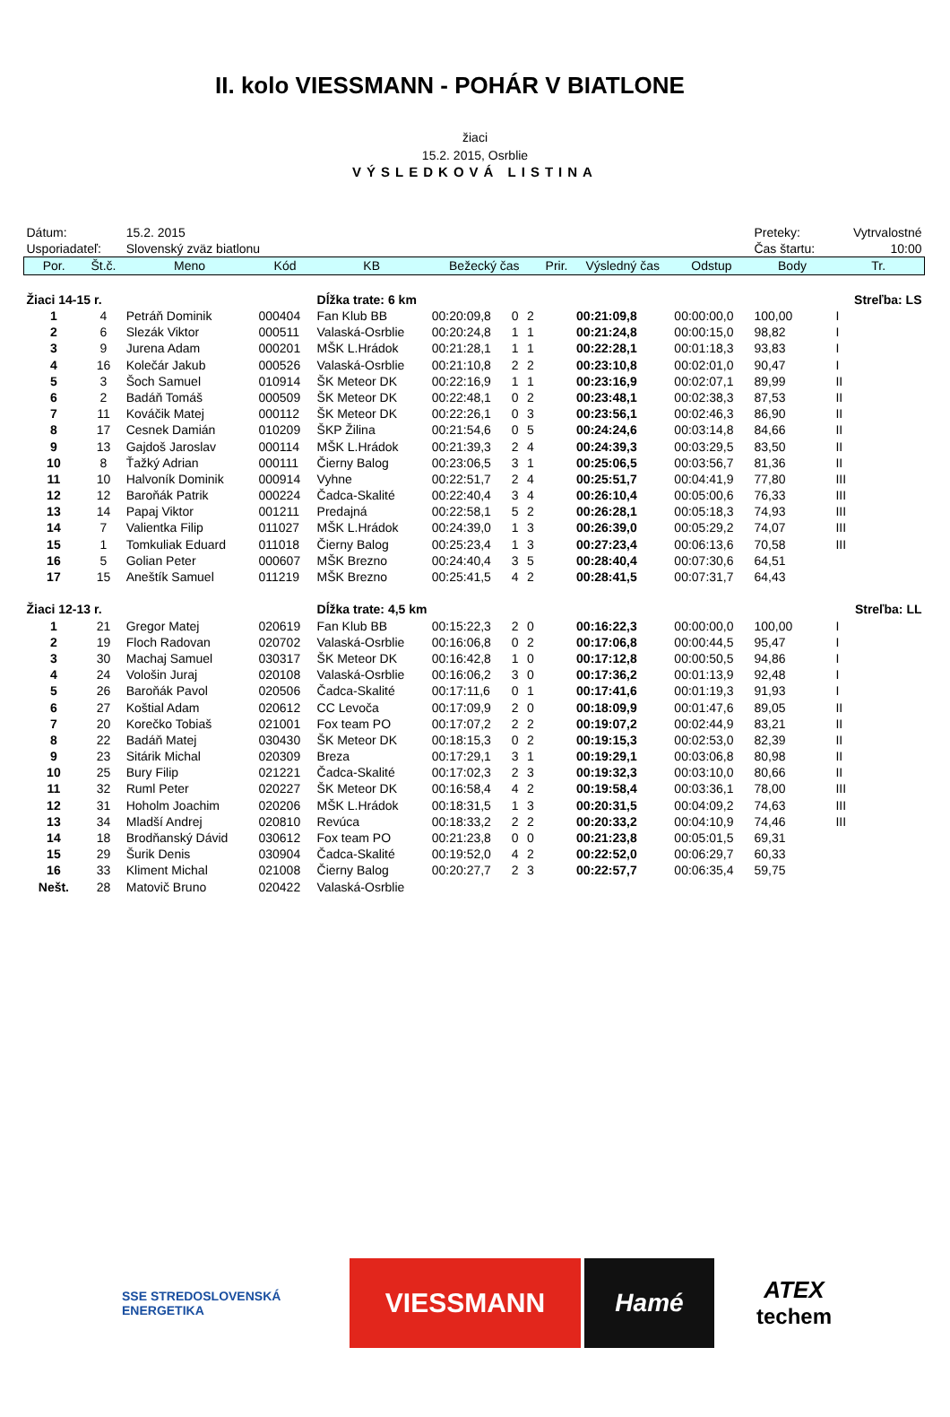II. kolo VIESSMANN - POHÁR V BIATLONE
žiaci
15.2. 2015, Osrblie
VÝSLEDKOVÁ LISTINA
| Dátum: | | 15.2. 2015 | | | | | | | | | Preteky: | Vytrvalostné |
| Usporiadateľ: | | Slovenský zväz biatlonu | | | | | | | | | Čas štartu: | 10:00 |
| Por. | Št.č. | Meno | Kód | KB | Bežecký čas | | | Prir. | Výsledný čas | Odstup | Body | Tr. |
| Žiaci 14-15 r. | | | | Dĺžka trate: 6 km | | | | Streľba: LS | | | | |
| 1 | 4 | Petráň Dominik | 000404 | Fan Klub BB | 00:20:09,8 | 0 | 2 | | 00:21:09,8 | 00:00:00,0 | 100,00 | I |
| 2 | 6 | Slezák Viktor | 000511 | Valaská-Osrblie | 00:20:24,8 | 1 | 1 | | 00:21:24,8 | 00:00:15,0 | 98,82 | I |
| 3 | 9 | Jurena Adam | 000201 | MŠK L.Hrádok | 00:21:28,1 | 1 | 1 | | 00:22:28,1 | 00:01:18,3 | 93,83 | I |
| 4 | 16 | Kolečár Jakub | 000526 | Valaská-Osrblie | 00:21:10,8 | 2 | 2 | | 00:23:10,8 | 00:02:01,0 | 90,47 | I |
| 5 | 3 | Šoch Samuel | 010914 | ŠK Meteor DK | 00:22:16,9 | 1 | 1 | | 00:23:16,9 | 00:02:07,1 | 89,99 | II |
| 6 | 2 | Badáň Tomáš | 000509 | ŠK Meteor DK | 00:22:48,1 | 0 | 2 | | 00:23:48,1 | 00:02:38,3 | 87,53 | II |
| 7 | 11 | Kováčik Matej | 000112 | ŠK Meteor DK | 00:22:26,1 | 0 | 3 | | 00:23:56,1 | 00:02:46,3 | 86,90 | II |
| 8 | 17 | Cesnek Damián | 010209 | ŠKP Žilina | 00:21:54,6 | 0 | 5 | | 00:24:24,6 | 00:03:14,8 | 84,66 | II |
| 9 | 13 | Gajdoš Jaroslav | 000114 | MŠK L.Hrádok | 00:21:39,3 | 2 | 4 | | 00:24:39,3 | 00:03:29,5 | 83,50 | II |
| 10 | 8 | Ťažký Adrian | 000111 | Čierny Balog | 00:23:06,5 | 3 | 1 | | 00:25:06,5 | 00:03:56,7 | 81,36 | II |
| 11 | 10 | Halvoník Dominik | 000914 | Vyhne | 00:22:51,7 | 2 | 4 | | 00:25:51,7 | 00:04:41,9 | 77,80 | III |
| 12 | 12 | Baroňák Patrik | 000224 | Čadca-Skalité | 00:22:40,4 | 3 | 4 | | 00:26:10,4 | 00:05:00,6 | 76,33 | III |
| 13 | 14 | Papaj Viktor | 001211 | Predajná | 00:22:58,1 | 5 | 2 | | 00:26:28,1 | 00:05:18,3 | 74,93 | III |
| 14 | 7 | Valientka Filip | 011027 | MŠK L.Hrádok | 00:24:39,0 | 1 | 3 | | 00:26:39,0 | 00:05:29,2 | 74,07 | III |
| 15 | 1 | Tomkuliak Eduard | 011018 | Čierny Balog | 00:25:23,4 | 1 | 3 | | 00:27:23,4 | 00:06:13,6 | 70,58 | III |
| 16 | 5 | Golian Peter | 000607 | MŠK Brezno | 00:24:40,4 | 3 | 5 | | 00:28:40,4 | 00:07:30,6 | 64,51 | |
| 17 | 15 | Aneštík Samuel | 011219 | MŠK Brezno | 00:25:41,5 | 4 | 2 | | 00:28:41,5 | 00:07:31,7 | 64,43 | |
| Žiaci 12-13 r. | | | | Dĺžka trate: 4,5 km | | | | Streľba: LL | | | | |
| 1 | 21 | Gregor Matej | 020619 | Fan Klub BB | 00:15:22,3 | 2 | 0 | | 00:16:22,3 | 00:00:00,0 | 100,00 | I |
| 2 | 19 | Floch Radovan | 020702 | Valaská-Osrblie | 00:16:06,8 | 0 | 2 | | 00:17:06,8 | 00:00:44,5 | 95,47 | I |
| 3 | 30 | Machaj Samuel | 030317 | ŠK Meteor DK | 00:16:42,8 | 1 | 0 | | 00:17:12,8 | 00:00:50,5 | 94,86 | I |
| 4 | 24 | Vološin Juraj | 020108 | Valaská-Osrblie | 00:16:06,2 | 3 | 0 | | 00:17:36,2 | 00:01:13,9 | 92,48 | I |
| 5 | 26 | Baroňák Pavol | 020506 | Čadca-Skalité | 00:17:11,6 | 0 | 1 | | 00:17:41,6 | 00:01:19,3 | 91,93 | I |
| 6 | 27 | Koštial Adam | 020612 | CC Levoča | 00:17:09,9 | 2 | 0 | | 00:18:09,9 | 00:01:47,6 | 89,05 | II |
| 7 | 20 | Korečko Tobiaš | 021001 | Fox team PO | 00:17:07,2 | 2 | 2 | | 00:19:07,2 | 00:02:44,9 | 83,21 | II |
| 8 | 22 | Badáň Matej | 030430 | ŠK Meteor DK | 00:18:15,3 | 0 | 2 | | 00:19:15,3 | 00:02:53,0 | 82,39 | II |
| 9 | 23 | Sitárik Michal | 020309 | Breza | 00:17:29,1 | 3 | 1 | | 00:19:29,1 | 00:03:06,8 | 80,98 | II |
| 10 | 25 | Bury Filip | 021221 | Čadca-Skalité | 00:17:02,3 | 2 | 3 | | 00:19:32,3 | 00:03:10,0 | 80,66 | II |
| 11 | 32 | Ruml Peter | 020227 | ŠK Meteor DK | 00:16:58,4 | 4 | 2 | | 00:19:58,4 | 00:03:36,1 | 78,00 | III |
| 12 | 31 | Hoholm Joachim | 020206 | MŠK L.Hrádok | 00:18:31,5 | 1 | 3 | | 00:20:31,5 | 00:04:09,2 | 74,63 | III |
| 13 | 34 | Mladší Andrej | 020810 | Revúca | 00:18:33,2 | 2 | 2 | | 00:20:33,2 | 00:04:10,9 | 74,46 | III |
| 14 | 18 | Brodňanský Dávid | 030612 | Fox team PO | 00:21:23,8 | 0 | 0 | | 00:21:23,8 | 00:05:01,5 | 69,31 | |
| 15 | 29 | Šurik Denis | 030904 | Čadca-Skalité | 00:19:52,0 | 4 | 2 | | 00:22:52,0 | 00:06:29,7 | 60,33 | |
| 16 | 33 | Kliment Michal | 021008 | Čierny Balog | 00:20:27,7 | 2 | 3 | | 00:22:57,7 | 00:06:35,4 | 59,75 | |
| Nešt. | 28 | Matovič Bruno | 020422 | Valaská-Osrblie | | | | | | | | |
SSE STREDOSLOVENSKÁ ENERGETIKA
VIESSMANN Hamé ATEX
techem